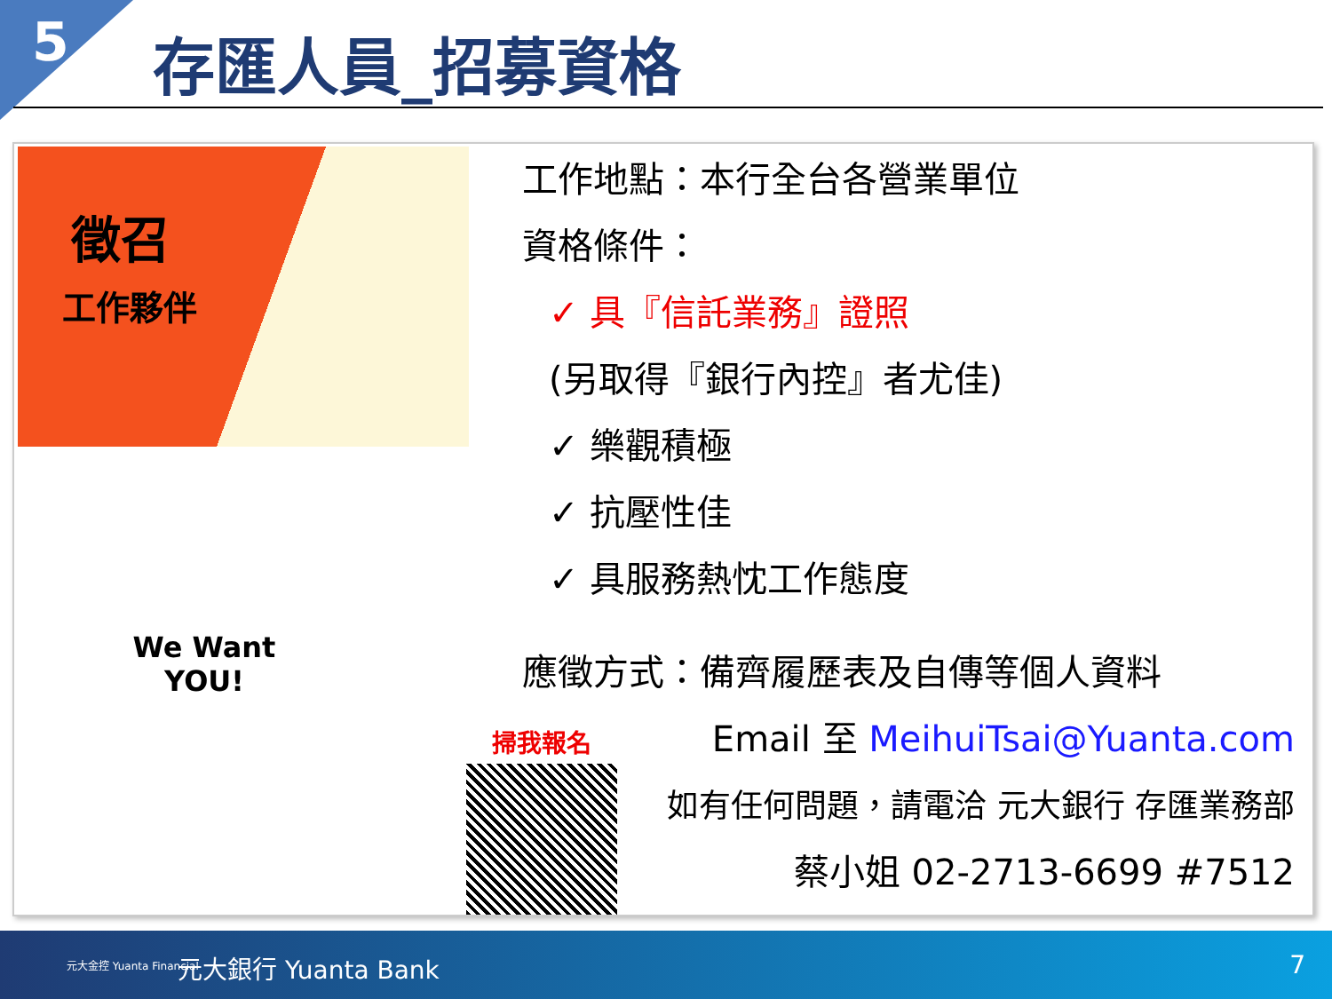5 存匯人員_招募資格
徵召
工作夥伴
We Want
YOU!
工作地點：本行全台各營業單位
資格條件：
✓ 具『信託業務』證照
(另取得『銀行內控』者尤佳)
✓ 樂觀積極
✓ 抗壓性佳
✓ 具服務熱忱工作態度
應徵方式：備齊履歷表及自傳等個人資料
Email 至 MeihuiTsai@Yuanta.com
如有任何問題，請電洽 元大銀行 存匯業務部
蔡小姐 02-2713-6699 #7512
掃我報名
元大金控 Yuanta Financial 元大銀行 Yuanta Bank 7